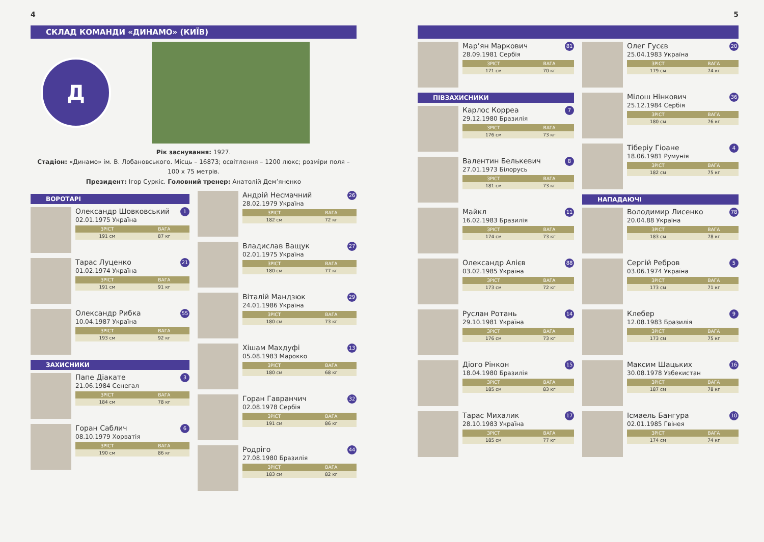4
СКЛАД КОМАНДИ «ДИНАМО» (КИЇВ)
Д
Рік заснування: 1927.
Стадіон: «Динамо» ім. В. Лобановського. Місць – 16873; освітлення – 1200 люкс; розміри поля – 100 х 75 метрів.
Президент: Ігор Суркіс. Головний тренер: Анатолій Дем’яненко
ВОРОТАРІ
Олександр Шовковський 1
02.01.1975 Україна
| ЗРІСТ | ВАГА |
| --- | --- |
| 191 см | 87 кг |
Тарас Луценко 21
01.02.1974 Україна
| ЗРІСТ | ВАГА |
| --- | --- |
| 191 см | 91 кг |
Олександр Рибка 55
10.04.1987 Україна
| ЗРІСТ | ВАГА |
| --- | --- |
| 193 см | 92 кг |
ЗАХИСНИКИ
Папе Діакате 3
21.06.1984 Сенегал
| ЗРІСТ | ВАГА |
| --- | --- |
| 184 см | 78 кг |
Горан Саблич 6
08.10.1979 Хорватія
| ЗРІСТ | ВАГА |
| --- | --- |
| 190 см | 86 кг |
Андрій Несмачний 26
28.02.1979 Україна
| ЗРІСТ | ВАГА |
| --- | --- |
| 182 см | 72 кг |
Владислав Ващук 27
02.01.1975 Україна
| ЗРІСТ | ВАГА |
| --- | --- |
| 180 см | 77 кг |
Віталій Мандзюк 29
24.01.1986 Україна
| ЗРІСТ | ВАГА |
| --- | --- |
| 180 см | 73 кг |
Хішам Махдуфі 13
05.08.1983 Марокко
| ЗРІСТ | ВАГА |
| --- | --- |
| 180 см | 68 кг |
Горан Гавранчич 32
02.08.1978 Сербія
| ЗРІСТ | ВАГА |
| --- | --- |
| 191 см | 86 кг |
Родріго 44
27.08.1980 Бразилія
| ЗРІСТ | ВАГА |
| --- | --- |
| 183 см | 82 кг |
5
Мар’ян Маркович 81
28.09.1981 Сербія
| ЗРІСТ | ВАГА |
| --- | --- |
| 171 см | 70 кг |
ПІВЗАХИСНИКИ
Карлос Корреа 7
29.12.1980 Бразилія
| ЗРІСТ | ВАГА |
| --- | --- |
| 176 см | 73 кг |
Валентин Белькевич 8
27.01.1973 Білорусь
| ЗРІСТ | ВАГА |
| --- | --- |
| 181 см | 73 кг |
Майкл 11
16.02.1983 Бразилія
| ЗРІСТ | ВАГА |
| --- | --- |
| 174 см | 73 кг |
Олександр Алієв 88
03.02.1985 Україна
| ЗРІСТ | ВАГА |
| --- | --- |
| 173 см | 72 кг |
Руслан Ротань 14
29.10.1981 Україна
| ЗРІСТ | ВАГА |
| --- | --- |
| 176 см | 73 кг |
Діого Рінкон 15
18.04.1980 Бразилія
| ЗРІСТ | ВАГА |
| --- | --- |
| 185 см | 83 кг |
Тарас Михалик 17
28.10.1983 Україна
| ЗРІСТ | ВАГА |
| --- | --- |
| 185 см | 77 кг |
Олег Гусєв 20
25.04.1983 Україна
| ЗРІСТ | ВАГА |
| --- | --- |
| 179 см | 74 кг |
Мілош Нінкович 36
25.12.1984 Сербія
| ЗРІСТ | ВАГА |
| --- | --- |
| 180 см | 76 кг |
Тіберіу Гіоане 4
18.06.1981 Румунія
| ЗРІСТ | ВАГА |
| --- | --- |
| 182 см | 75 кг |
НАПАДАЮЧІ
Володимир Лисенко 78
20.04.88 Україна
| ЗРІСТ | ВАГА |
| --- | --- |
| 183 см | 78 кг |
Сергій Ребров 5
03.06.1974 Україна
| ЗРІСТ | ВАГА |
| --- | --- |
| 173 см | 71 кг |
Клебер 9
12.08.1983 Бразилія
| ЗРІСТ | ВАГА |
| --- | --- |
| 173 см | 75 кг |
Максим Шацьких 16
30.08.1978 Узбекистан
| ЗРІСТ | ВАГА |
| --- | --- |
| 187 см | 78 кг |
Ісмаель Бангура 10
02.01.1985 Гвінея
| ЗРІСТ | ВАГА |
| --- | --- |
| 174 см | 74 кг |